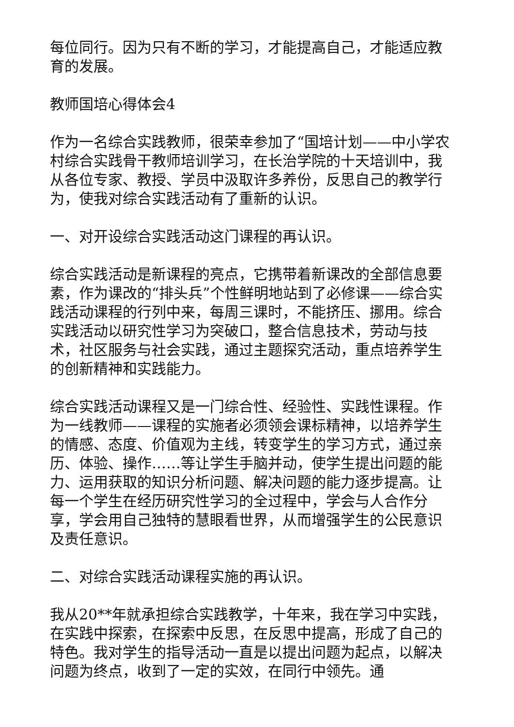每位同行。因为只有不断的学习，才能提高自己，才能适应教育的发展。
教师国培心得体会4
作为一名综合实践教师，很荣幸参加了“国培计划——中小学农村综合实践骨干教师培训学习，在长治学院的十天培训中，我从各位专家、教授、学员中汲取许多养份，反思自己的教学行为，使我对综合实践活动有了重新的认识。
一、对开设综合实践活动这门课程的再认识。
综合实践活动是新课程的亮点，它携带着新课改的全部信息要素，作为课改的“排头兵”个性鲜明地站到了必修课——综合实践活动课程的行列中来，每周三课时，不能挤压、挪用。综合实践活动以研究性学习为突破口，整合信息技术，劳动与技术，社区服务与社会实践，通过主题探究活动，重点培养学生的创新精神和实践能力。
综合实践活动课程又是一门综合性、经验性、实践性课程。作为一线教师——课程的实施者必须领会课标精神，以培养学生的情感、态度、价值观为主线，转变学生的学习方式，通过亲历、体验、操作……等让学生手脑并动，使学生提出问题的能力、运用获取的知识分析问题、解决问题的能力逐步提高。让每一个学生在经历研究性学习的全过程中，学会与人合作分享，学会用自己独特的慧眼看世界，从而增强学生的公民意识及责任意识。
二、对综合实践活动课程实施的再认识。
我从20**年就承担综合实践教学，十年来，我在学习中实践，在实践中探索，在探索中反思，在反思中提高，形成了自己的特色。我对学生的指导活动一直是以提出问题为起点，以解决问题为终点，收到了一定的实效，在同行中领先。通